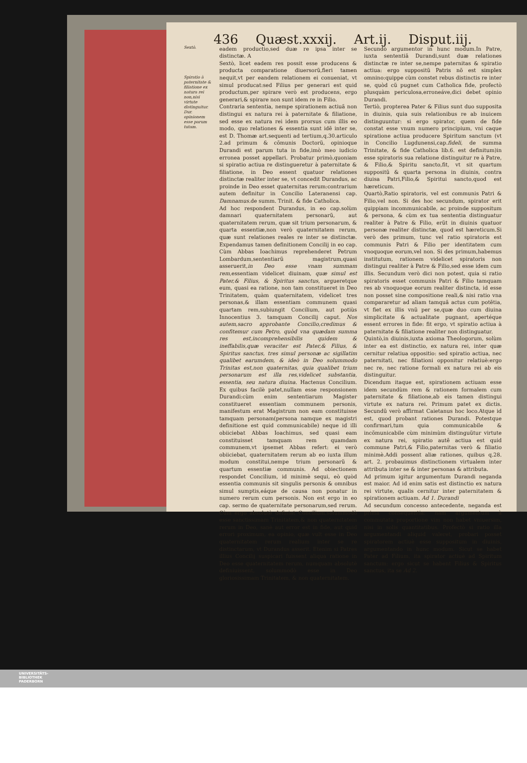436 Quæst.xxxij. Art.ij. Disput.iij.
Sextò.
Spiratio à paternitate & filiatione ex natura rei non,nisi virtute distinguitur.
Dur. opinionem esse parum tutam.
eadem productio,sed duæ re ipsa inter se distinctæ. A
Sextò, licet eadem res possit esse producens & producta comparatione diuersorũ,fieri tamen nequit,vt per eandem relationem ei conueniat, vt simul producat:sed Filius per generari est quid productum,per spirare verò est producens, ergo generari,& spirare non sunt idem re in Filio.
Contraria sententia, nempe spirationem actiuã non distingui ex natura rei à paternitate & filiatione, sed esse ex natura rei idem prorsus cum illis eo modo, quo relationes & essentia sunt idẽ inter se, est D. Thomæ art.sequenti ad tertium,q.30.articulo 2.ad primum & cõmunis Doctorũ, opinioque Durandi est parum tuta in fide,imò meo iudicio erronea posset appellari. Probatur primò,quoniam si spiratio actiua re distingueretur à paternitate & filiatione, in Deo essent quatuor relationes distinctæ realiter inter se, vt concedit Durandus, ac proinde in Deo esset quaternitas rerum:contrarium autem definitur in Concilio Lateranensi cap. Damnamus. de summ. Trinit. & fide Catholica.
Ad hoc respondent Durandus, in eo cap.solùm damnari quaternitatem personarũ, aut quaternitatem rerum, quæ sit trium personarum, & quarta essentiæ,non verò quaternitatem rerum, quæ sunt relationes reales re inter se distinctæ. Expendamus tamen definitionem Concilij in eo cap. Cùm Abbas Ioachimus reprehenderet Petrum Lombardum,sententiarũ magistrum,quasi asseruerit,in Deo esse vnam summam rem, essentiam videlicet diuinam, quæ simul est Pater,& Filius, & Spiritus sanctus, argueretque eum, quasi ea ratione, non tam constitueret in Deo Trinitatem, quàm quaternitatem, videlicet tres personas,& illam essentiam communem quasi quartam rem,subiungit Concilium, aut potiùs Innocentius 3. tamquam Concilij caput. Nos autem,sacro approbante Concilio,credimus & confitemur cum Petro, quòd vna quædam summa res est,incomprehensibilis quidem & ineffabilis,quæ veraciter est Pater,& Filius, & Spiritus sanctus, tres simul personæ ac sigillatim qualibet earumdem, & ideò in Deo solummodo Trinitas est,non quaternitas, quia qualibet trium personarum est illa res,videlicet substantia, essentia, seu natura diuina. Hactenus Concilium. Ex quibus facilè patet,nullam esse responsionem Durandi:cùm enim sententiarum Magister constitueret essentiam communem personis, manifestum erat Magistrum non eam constituisse tamquam personam(persona namque ex magistri definitione est quid communicabile) neque id illi obiiciebat Abbas Ioachimus, sed quasi eam constituisset tamquam rem quamdam communem,vt ipsemet Abbas refert: ei verò obiiciebat, quaternitatem rerum ab eo iuxta illum modum constitui,nempe trium personarũ & quartum essentiæ communis. Ad obiectionem respondet Concilium, id minimè sequi, eò quòd essentia communis sit singulis personis & omnibus simul sumptis,eáque de causa non ponatur in numero rerum cum personis. Non est ergo in eo cap. sermo de quaternitate personarum,sed rerum. Cùm ergo absolutè definiat Concilium,solummodò esse sanctissimam Trinitatem,& non quaternitatem rerum in Deo, sanè aut error est in fide, aut quid errori proximum, ea opinio, quæ vult esse in Deo quaternitatem rerum realium inter se re distinctarum, vt Durandus asserit. Etenim si Patres illius Concilij suspicari fuissent aliqua ratione in Deo esse quaternitatem rerum, numquam absolutè definiuissent, solummodò esse in Deo gloriosissimam Trinitatem, & non quaternitatem.
Secundò argumentor in hunc modum.In Patre, iuxta sententiã Durandi,sunt duæ relationes distinctæ re inter se,nempe paternitas & spiratio actiua: ergo suppositũ Patris nõ est simplex omnino:quippe cùm constet rebus distinctis re inter se, quòd cũ pugnet cum Catholica fide, profectò plusquàm periculosa,erroneáve,dici debet opinio Durandi.
Tertiò, propterea Pater & Filius sunt duo supposita in diuinis, quia suis relationibus re ab inuicem distinguuntur: si ergo spirator, quem de fide constat esse vnum numero principium, vni caque spiratione actiua producere Spiritum sanctum (vt in Concilio Lugdunensi,cap.fideli, de summa Trinitate, & fide Catholica lib.6. est definitum)in esse spiratoris sua relatione distinguitur re à Patre, & Filio,& Spiritu sancto,fit, vt sit quartum suppositũ & quarta persona in diuinis, contra diuisa Patri,Filio,& Spiritui sancto,quod est hæreticum.
Quartò,Ratio spiratoris, vel est communis Patri & Filio,vel non. Si des hoc secundum, spirator erit quippiam incommunicabile, ac proinde suppositum & persona, & cùm ex tua sententia distinguatur realiter à Patre & Filio, erũt in diuinis quatuor personæ realiter distinctæ, quod est hæreticum.Si verò des primum, tunc vel ratio spiratoris est communis Patri & Filio per identitatem cum vnoquoque eorum,vel non. Si des primum,habemus institutum, rationem videlicet spiratoris non distingui realiter à Patre & Filio,sed esse idem cum illis. Secundum verò dici non potest, quia si ratio spiratoris esset communis Patri & Filio tamquam res ab vnoquoque eorum realiter distincta, id esse non posset sine compositione reali,& nisi ratio vna compararetur ad aliam tamquã actus cum potẽtia, vt fiet ex illis vnũ per se,quæ duo cum diuina simplicitate & actualitate pugnant, apertéque essent errores in fide: fit ergo, vt spiratio actiua à paternitate & filiatione realiter non distinguatur.
Quintò,in diuinis,iuxta axioma Theologorum, solùm inter ea est distinctio, ex natura rei, inter quæ cernitur relatiua oppositio: sed spiratio actiua, nec paternitati, nec filiationi opponitur relatiuè:ergo nec re, nec ratione formali ex natura rei ab eis distinguitur.
Dicendum itaque est, spirationem actiuam esse idem secundùm rem & rationem formalem cum paternitate & filiatione,ab eis tamen distingui virtute ex natura rei. Primum patet ex dictis. Secundũ verò affirmat Caietanus hoc loco.Atque id est, quod probant rationes Durandi. Potestque confirmari,tum quia communicabile & incõmunicabile cùm minimùm distinguũtur virtute ex natura rei, spiratio autẽ actiua est quid commune Patri,& Filio,paternitas verò & filiatio minimè.Addi possent aliæ rationes, quibus q.28. art. 2. probauimus distinctionem virtualem inter attributa inter se & inter personas & attributa.
Ad primum igitur argumentum Durandi negandа est maior. Ad id enim satis est distinctio ex natura rei virtute, qualis cernitur inter paternitatem & spirationem actiuam. Ad 1. Durandi
Ad secundum concesso antecedente, neganda est prima consequentia: nam argumentum à commutata proportione vim non habet vniuersim, nisi in solis quantitatibus. Profectò si ratio illa argumentandi aliquid valeret, probari posset spiratorem actiuè esse suppositum in diuinis, argumentando in hunc modum. Sicut se habet Pater ad Filium, ita spirator actiuè ad Spiritum sanctum: ergo sicut se habent Filius & Spiritus sanctus, ita se Ad 2.
UNIVERSITÄTS-
BIBLIOTHEK
PADERBORN